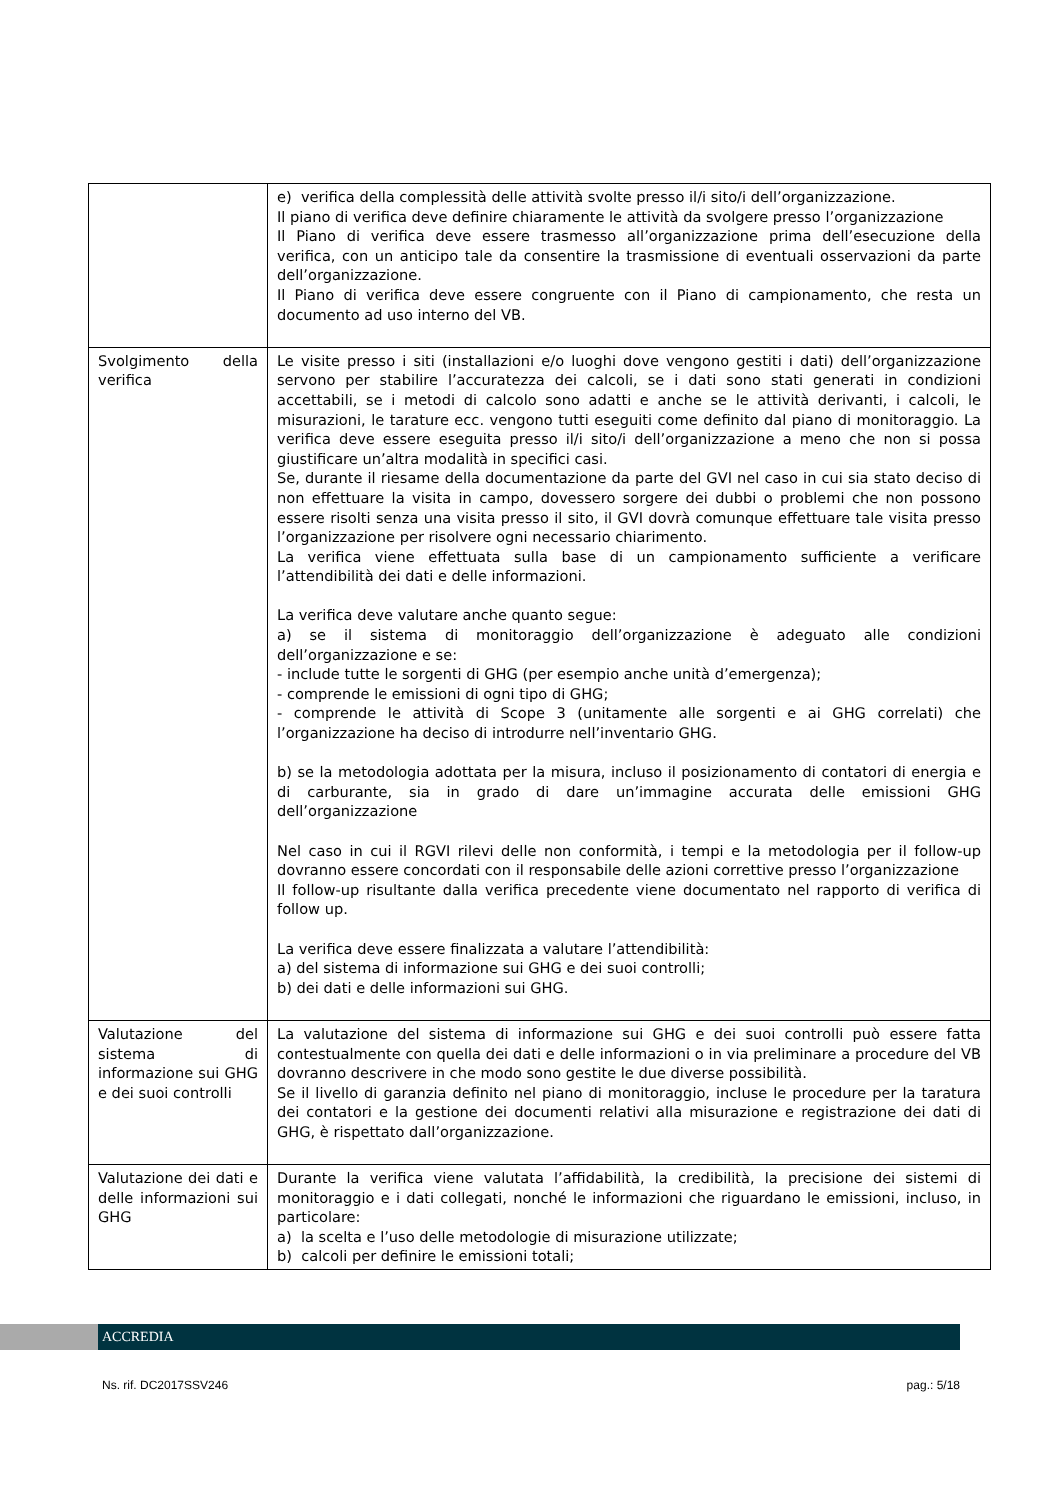| | e) verifica della complessità delle attività svolte presso il/i sito/i dell’organizzazione. Il piano di verifica deve definire chiaramente le attività da svolgere presso l’organizzazione Il Piano di verifica deve essere trasmesso all’organizzazione prima dell’esecuzione della verifica, con un anticipo tale da consentire la trasmissione di eventuali osservazioni da parte dell’organizzazione. Il Piano di verifica deve essere congruente con il Piano di campionamento, che resta un documento ad uso interno del VB. |
| Svolgimento della verifica | Le visite presso i siti (installazioni e/o luoghi dove vengono gestiti i dati) dell’organizzazione servono per stabilire l’accuratezza dei calcoli, se i dati sono stati generati in condizioni accettabili, se i metodi di calcolo sono adatti e anche se le attività derivanti, i calcoli, le misurazioni, le tarature ecc. vengono tutti eseguiti come definito dal piano di monitoraggio. La verifica deve essere eseguita presso il/i sito/i dell’organizzazione a meno che non si possa giustificare un’altra modalità in specifici casi. Se, durante il riesame della documentazione da parte del GVI nel caso in cui sia stato deciso di non effettuare la visita in campo, dovessero sorgere dei dubbi o problemi che non possono essere risolti senza una visita presso il sito, il GVI dovrà comunque effettuare tale visita presso l’organizzazione per risolvere ogni necessario chiarimento. La verifica viene effettuata sulla base di un campionamento sufficiente a verificare l’attendibilità dei dati e delle informazioni. La verifica deve valutare anche quanto segue: a) se il sistema di monitoraggio dell’organizzazione è adeguato alle condizioni dell’organizzazione e se: - include tutte le sorgenti di GHG (per esempio anche unità d’emergenza); - comprende le emissioni di ogni tipo di GHG; - comprende le attività di Scope 3 (unitamente alle sorgenti e ai GHG correlati) che l’organizzazione ha deciso di introdurre nell’inventario GHG. b) se la metodologia adottata per la misura, incluso il posizionamento di contatori di energia e di carburante, sia in grado di dare un’immagine accurata delle emissioni GHG dell’organizzazione Nel caso in cui il RGVI rilevi delle non conformità, i tempi e la metodologia per il follow-up dovranno essere concordati con il responsabile delle azioni correttive presso l’organizzazione Il follow-up risultante dalla verifica precedente viene documentato nel rapporto di verifica di follow up. La verifica deve essere finalizzata a valutare l’attendibilità: a) del sistema di informazione sui GHG e dei suoi controlli; b) dei dati e delle informazioni sui GHG. |
| Valutazione del sistema di informazione sui GHG e dei suoi controlli | La valutazione del sistema di informazione sui GHG e dei suoi controlli può essere fatta contestualmente con quella dei dati e delle informazioni o in via preliminare a procedure del VB dovranno descrivere in che modo sono gestite le due diverse possibilità. Se il livello di garanzia definito nel piano di monitoraggio, incluse le procedure per la taratura dei contatori e la gestione dei documenti relativi alla misurazione e registrazione dei dati di GHG, è rispettato dall’organizzazione. |
| Valutazione dei dati e delle informazioni sui GHG | Durante la verifica viene valutata l’affidabilità, la credibilità, la precisione dei sistemi di monitoraggio e i dati collegati, nonché le informazioni che riguardano le emissioni, incluso, in particolare: a) la scelta e l’uso delle metodologie di misurazione utilizzate; b) calcoli per definire le emissioni totali; |
ACCREDIA
Ns. rif. DC2017SSV246 pag.: 5/18